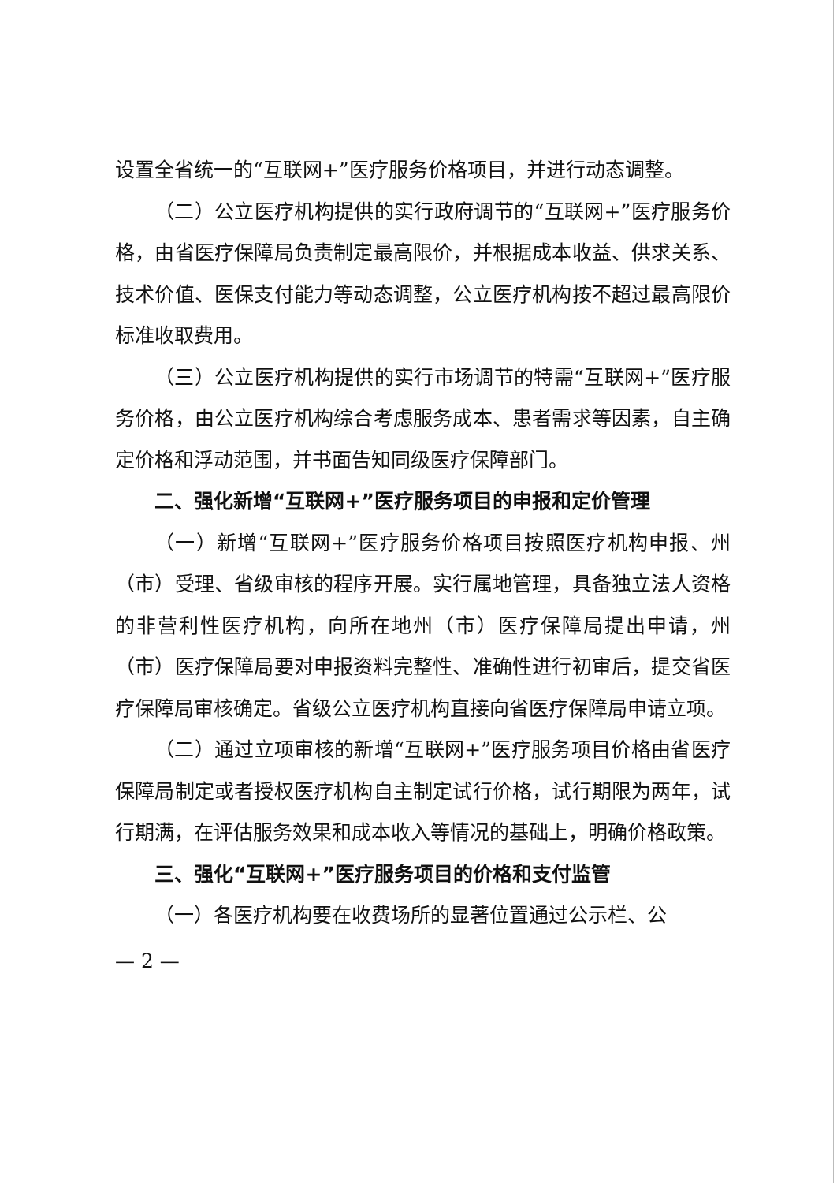设置全省统一的“互联网+”医疗服务价格项目，并进行动态调整。
（二）公立医疗机构提供的实行政府调节的“互联网+”医疗服务价格，由省医疗保障局负责制定最高限价，并根据成本收益、供求关系、技术价值、医保支付能力等动态调整，公立医疗机构按不超过最高限价标准收取费用。
（三）公立医疗机构提供的实行市场调节的特需“互联网+”医疗服务价格，由公立医疗机构综合考虑服务成本、患者需求等因素，自主确定价格和浮动范围，并书面告知同级医疗保障部门。
二、强化新增“互联网+”医疗服务项目的申报和定价管理
（一）新增“互联网+”医疗服务价格项目按照医疗机构申报、州（市）受理、省级审核的程序开展。实行属地管理，具备独立法人资格的非营利性医疗机构，向所在地州（市）医疗保障局提出申请，州（市）医疗保障局要对申报资料完整性、准确性进行初审后，提交省医疗保障局审核确定。省级公立医疗机构直接向省医疗保障局申请立项。
（二）通过立项审核的新增“互联网+”医疗服务项目价格由省医疗保障局制定或者授权医疗机构自主制定试行价格，试行期限为两年，试行期满，在评估服务效果和成本收入等情况的基础上，明确价格政策。
三、强化“互联网+”医疗服务项目的价格和支付监管
（一）各医疗机构要在收费场所的显著位置通过公示栏、公
— 2 —